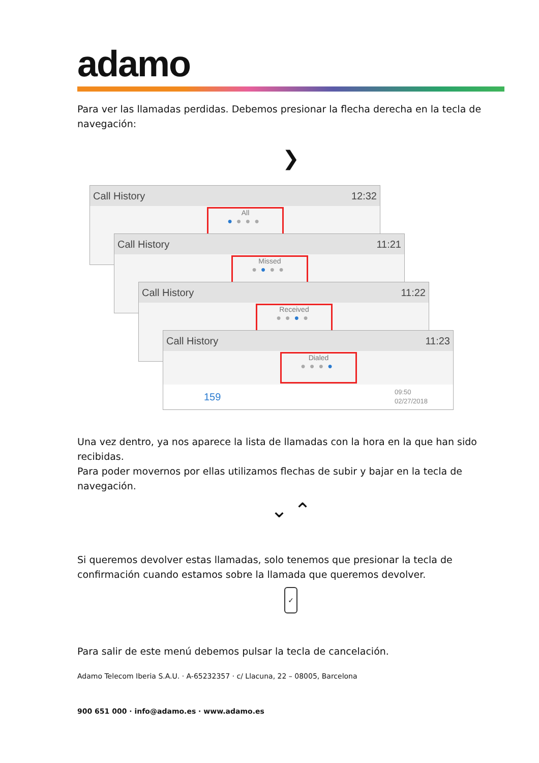adamo
Para ver las llamadas perdidas. Debemos presionar la flecha derecha en la tecla de navegación:
❯
Call History 12:32
All
●●●●
Call History 11:21
Missed
●●●●
Call History 11:22
Received
●●●●
Call History 11:23
Dialed
●●●●
159 09:50
02/27/2018
Una vez dentro, ya nos aparece la lista de llamadas con la hora en la que han sido recibidas.
Para poder movernos por ellas utilizamos flechas de subir y bajar en la tecla de navegación.
⌄ ⌃
Si queremos devolver estas llamadas, solo tenemos que presionar la tecla de confirmación cuando estamos sobre la llamada que queremos devolver.
✓
Para salir de este menú debemos pulsar la tecla de cancelación.
Adamo Telecom Iberia S.A.U. · A-65232357 · c/ Llacuna, 22 – 08005, Barcelona
900 651 000 · info@adamo.es · www.adamo.es